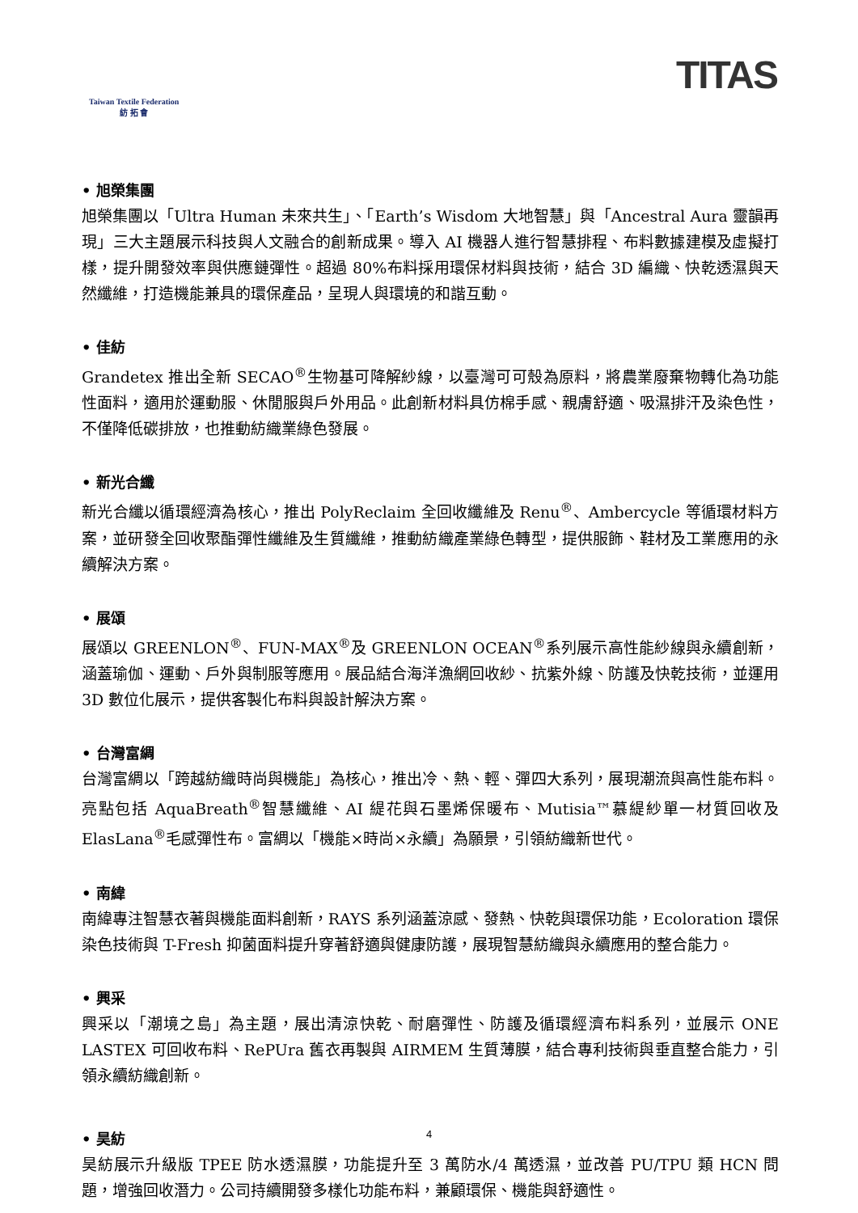Taiwan Textile Federation
紡 拓 會
TITAS
• 旭榮集團
旭榮集團以「Ultra Human 未來共生」、「Earth’s Wisdom 大地智慧」與「Ancestral Aura 靈韻再現」三大主題展示科技與人文融合的創新成果。導入 AI 機器人進行智慧排程、布料數據建模及虛擬打樣，提升開發效率與供應鏈彈性。超過 80%布料採用環保材料與技術，結合 3D 編織、快乾透濕與天然纖維，打造機能兼具的環保產品，呈現人與環境的和諧互動。
• 佳紡
Grandetex 推出全新 SECAO<sup>®</sup>生物基可降解紗線，以臺灣可可殼為原料，將農業廢棄物轉化為功能性面料，適用於運動服、休閒服與戶外用品。此創新材料具仿棉手感、親膚舒適、吸濕排汗及染色性，不僅降低碳排放，也推動紡織業綠色發展。
• 新光合纖
新光合纖以循環經濟為核心，推出 PolyReclaim 全回收纖維及 Renu<sup>®</sup>、Ambercycle 等循環材料方案，並研發全回收聚酯彈性纖維及生質纖維，推動紡織產業綠色轉型，提供服飾、鞋材及工業應用的永續解決方案。
• 展頌
展頌以 GREENLON<sup>®</sup>、FUN-MAX<sup>®</sup>及 GREENLON OCEAN<sup>®</sup>系列展示高性能紗線與永續創新，涵蓋瑜伽、運動、戶外與制服等應用。展品結合海洋漁網回收紗、抗紫外線、防護及快乾技術，並運用 3D 數位化展示，提供客製化布料與設計解決方案。
• 台灣富綢
台灣富綢以「跨越紡織時尚與機能」為核心，推出冷、熱、輕、彈四大系列，展現潮流與高性能布料。亮點包括 AquaBreath<sup>®</sup>智慧纖維、AI 緹花與石墨烯保暖布、Mutisia™慕緹紗單一材質回收及 ElasLana<sup>®</sup>毛感彈性布。富綢以「機能×時尚×永續」為願景，引領紡織新世代。
• 南緯
南緯專注智慧衣著與機能面料創新，RAYS 系列涵蓋涼感、發熱、快乾與環保功能，Ecoloration 環保染色技術與 T-Fresh 抑菌面料提升穿著舒適與健康防護，展現智慧紡織與永續應用的整合能力。
• 興采
興采以「潮境之島」為主題，展出清涼快乾、耐磨彈性、防護及循環經濟布料系列，並展示 ONE LASTEX 可回收布料、RePUra 舊衣再製與 AIRMEM 生質薄膜，結合專利技術與垂直整合能力，引領永續紡織創新。
• 昊紡
昊紡展示升級版 TPEE 防水透濕膜，功能提升至 3 萬防水/4 萬透濕，並改善 PU/TPU 類 HCN 問題，增強回收潛力。公司持續開發多樣化功能布料，兼顧環保、機能與舒適性。
4